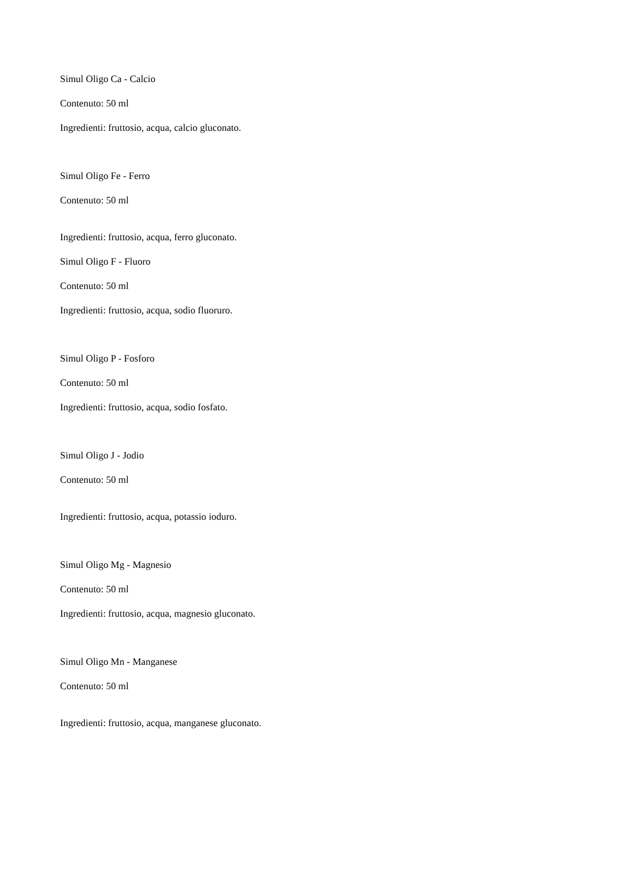Simul Oligo Ca - Calcio
Contenuto: 50 ml
Ingredienti: fruttosio, acqua, calcio gluconato.
Simul Oligo Fe - Ferro
Contenuto: 50 ml
Ingredienti: fruttosio, acqua, ferro gluconato.
Simul Oligo F - Fluoro
Contenuto: 50 ml
Ingredienti: fruttosio, acqua, sodio fluoruro.
Simul Oligo P - Fosforo
Contenuto: 50 ml
Ingredienti: fruttosio, acqua, sodio fosfato.
Simul Oligo J - Jodio
Contenuto: 50 ml
Ingredienti: fruttosio, acqua, potassio ioduro.
Simul Oligo Mg - Magnesio
Contenuto: 50 ml
Ingredienti: fruttosio, acqua, magnesio gluconato.
Simul Oligo Mn - Manganese
Contenuto: 50 ml
Ingredienti: fruttosio, acqua, manganese gluconato.